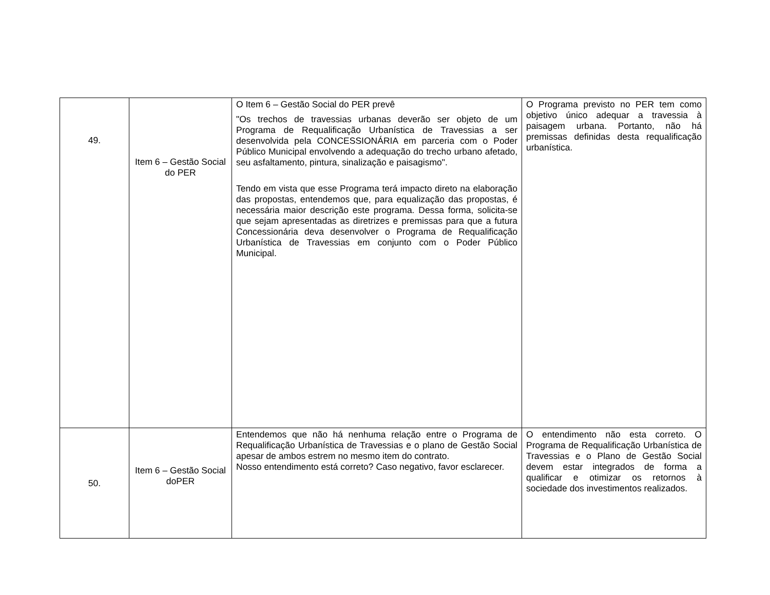| 49. | Item 6 – Gestão Social do PER | O Item 6 – Gestão Social do PER prevê "Os trechos de travessias urbanas deverão ser objeto de um Programa de Requalificação Urbanística de Travessias a ser desenvolvida pela CONCESSIONÁRIA em parceria com o Poder Público Municipal envolvendo a adequação do trecho urbano afetado, seu asfaltamento, pintura, sinalização e paisagismo". Tendo em vista que esse Programa terá impacto direto na elaboração das propostas, entendemos que, para equalização das propostas, é necessária maior descrição este programa. Dessa forma, solicita-se que sejam apresentadas as diretrizes e premissas para que a futura Concessionária deva desenvolver o Programa de Requalificação Urbanística de Travessias em conjunto com o Poder Público Municipal. | O Programa previsto no PER tem como objetivo único adequar a travessia à paisagem urbana. Portanto, não há premissas definidas desta requalificação urbanística. |
| 50. | Item 6 – Gestão Social doPER | Entendemos que não há nenhuma relação entre o Programa de Requalificação Urbanística de Travessias e o plano de Gestão Social apesar de ambos estrem no mesmo item do contrato. Nosso entendimento está correto? Caso negativo, favor esclarecer. | O entendimento não esta correto. O Programa de Requalificação Urbanística de Travessias e o Plano de Gestão Social devem estar integrados de forma a qualificar e otimizar os retornos à sociedade dos investimentos realizados. |